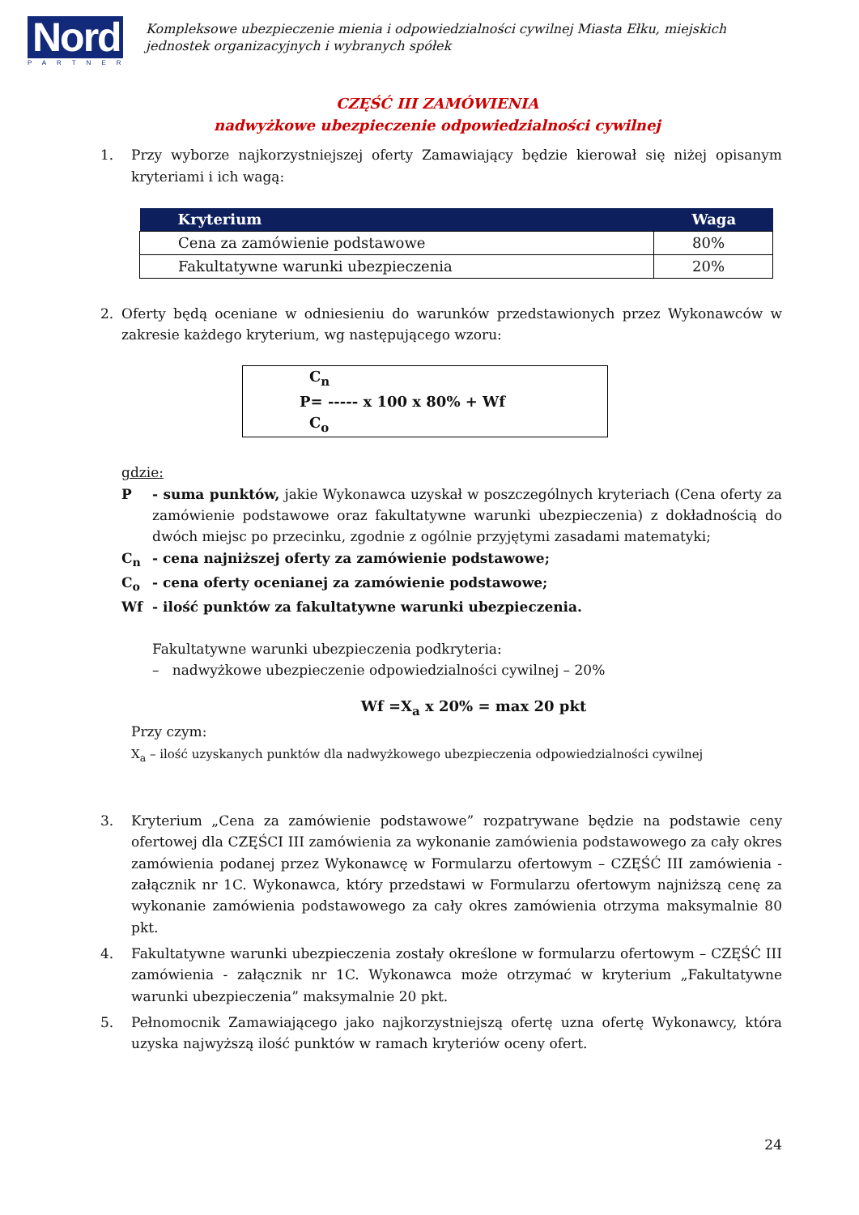Nord
PARTNER
Kompleksowe ubezpieczenie mienia i odpowiedzialności cywilnej Miasta Ełku, miejskich jednostek organizacyjnych i wybranych spółek
CZĘŚĆ III ZAMÓWIENIA
nadwyżkowe ubezpieczenie odpowiedzialności cywilnej
1. Przy wyborze najkorzystniejszej oferty Zamawiający będzie kierował się niżej opisanym kryteriami i ich wagą:
| Kryterium | Waga |
| --- | --- |
| Cena za zamówienie podstawowe | 80% |
| Fakultatywne warunki ubezpieczenia | 20% |
2. Oferty będą oceniane w odniesieniu do warunków przedstawionych przez Wykonawców w zakresie każdego kryterium, wg następującego wzoru:
C<sub>n</sub>
P= ----- x 100 x 80% + Wf
C<sub>o</sub>
gdzie:
P - suma punktów, jakie Wykonawca uzyskał w poszczególnych kryteriach (Cena oferty za zamówienie podstawowe oraz fakultatywne warunki ubezpieczenia) z dokładnością do dwóch miejsc po przecinku, zgodnie z ogólnie przyjętymi zasadami matematyki;
C<sub>n</sub> - cena najniższej oferty za zamówienie podstawowe;
C<sub>o</sub> - cena oferty ocenianej za zamówienie podstawowe;
Wf - ilość punktów za fakultatywne warunki ubezpieczenia.
Fakultatywne warunki ubezpieczenia podkryteria:
– nadwyżkowe ubezpieczenie odpowiedzialności cywilnej – 20%
Wf =X<sub>a</sub> x 20% = max 20 pkt
Przy czym:
X<sub>a</sub> – ilość uzyskanych punktów dla nadwyżkowego ubezpieczenia odpowiedzialności cywilnej
3. Kryterium „Cena za zamówienie podstawowe” rozpatrywane będzie na podstawie ceny ofertowej dla CZĘŚCI III zamówienia za wykonanie zamówienia podstawowego za cały okres zamówienia podanej przez Wykonawcę w Formularzu ofertowym – CZĘŚĆ III zamówienia - załącznik nr 1C. Wykonawca, który przedstawi w Formularzu ofertowym najniższą cenę za wykonanie zamówienia podstawowego za cały okres zamówienia otrzyma maksymalnie 80 pkt.
4. Fakultatywne warunki ubezpieczenia zostały określone w formularzu ofertowym – CZĘŚĆ III zamówienia - załącznik nr 1C. Wykonawca może otrzymać w kryterium „Fakultatywne warunki ubezpieczenia” maksymalnie 20 pkt.
5. Pełnomocnik Zamawiającego jako najkorzystniejszą ofertę uzna ofertę Wykonawcy, która uzyska najwyższą ilość punktów w ramach kryteriów oceny ofert.
24